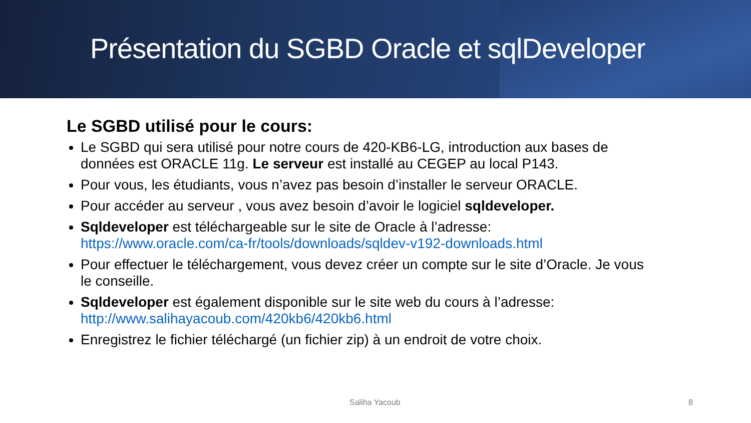Présentation du SGBD Oracle et sqlDeveloper
Le SGBD utilisé pour le cours:
Le SGBD qui sera utilisé pour notre cours de 420-KB6-LG, introduction aux bases de données est ORACLE 11g. Le serveur est installé au CEGEP au local P143.
Pour vous, les étudiants, vous n’avez pas besoin d’installer le serveur ORACLE.
Pour accéder au serveur , vous avez besoin d’avoir le logiciel sqldeveloper.
Sqldeveloper est téléchargeable sur le site de Oracle à l’adresse: https://www.oracle.com/ca-fr/tools/downloads/sqldev-v192-downloads.html
Pour effectuer le téléchargement, vous devez créer un compte sur le site d’Oracle. Je vous le conseille.
Sqldeveloper est également disponible sur le site web du cours à l’adresse: http://www.salihayacoub.com/420kb6/420kb6.html
Enregistrez le fichier téléchargé (un fichier zip) à un endroit de votre choix.
Saliha Yacoub 8